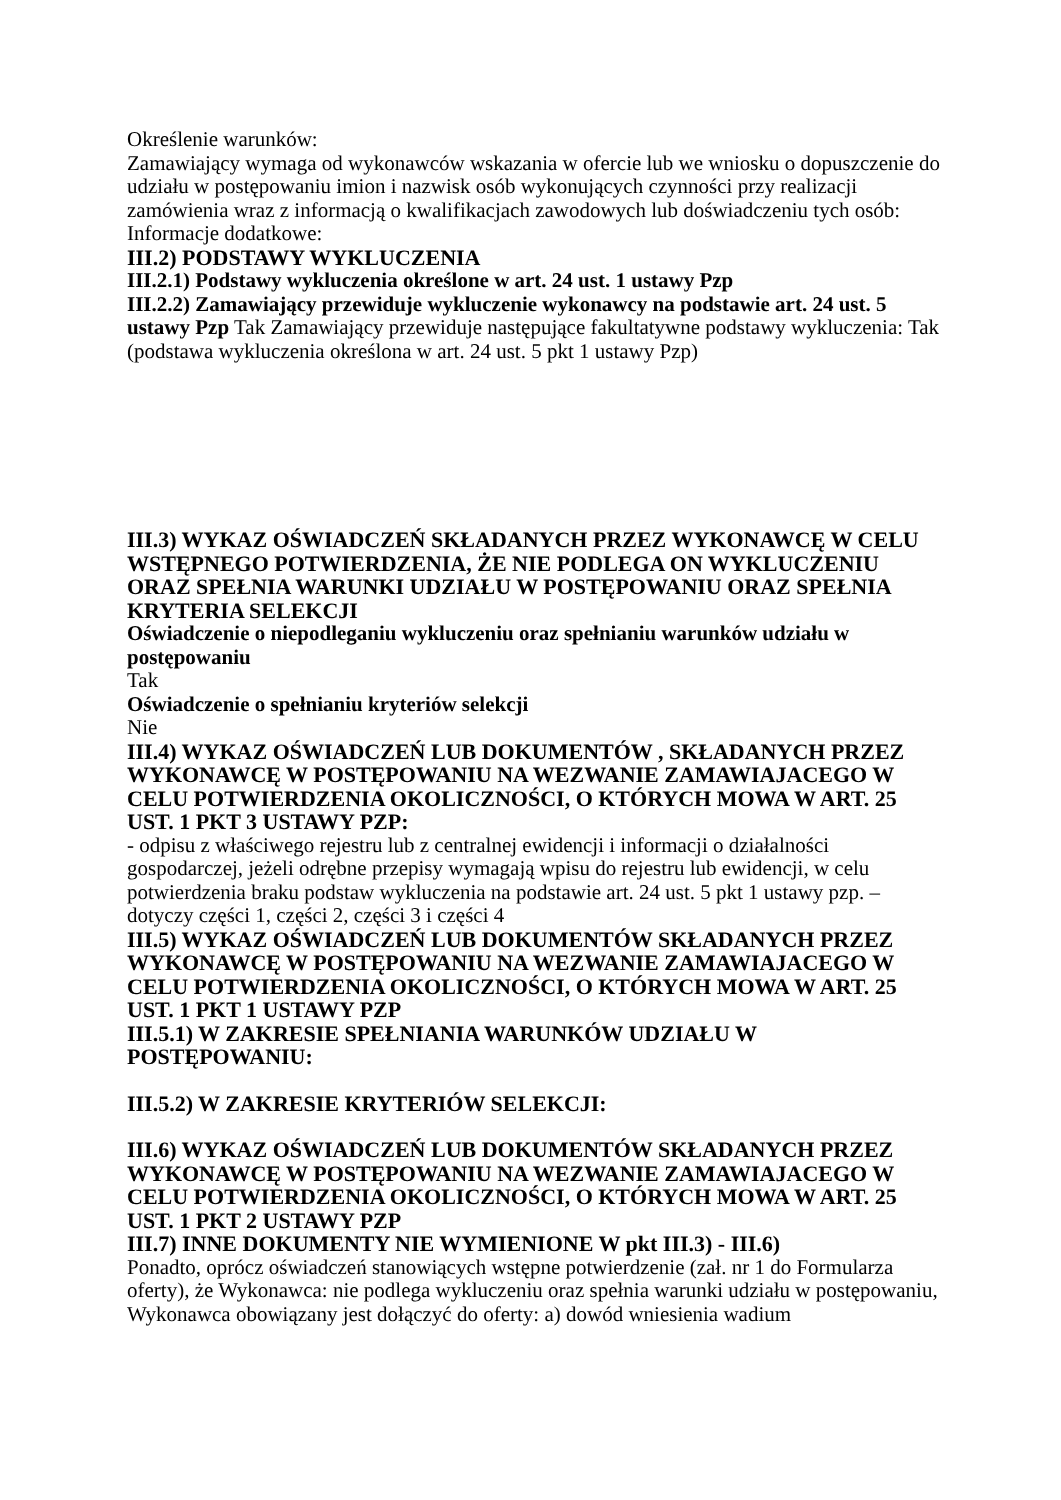Określenie warunków:
Zamawiający wymaga od wykonawców wskazania w ofercie lub we wniosku o dopuszczenie do udziału w postępowaniu imion i nazwisk osób wykonujących czynności przy realizacji zamówienia wraz z informacją o kwalifikacjach zawodowych lub doświadczeniu tych osób:
Informacje dodatkowe:
III.2) PODSTAWY WYKLUCZENIA
III.2.1) Podstawy wykluczenia określone w art. 24 ust. 1 ustawy Pzp
III.2.2) Zamawiający przewiduje wykluczenie wykonawcy na podstawie art. 24 ust. 5 ustawy Pzp Tak Zamawiający przewiduje następujące fakultatywne podstawy wykluczenia: Tak (podstawa wykluczenia określona w art. 24 ust. 5 pkt 1 ustawy Pzp)
III.3) WYKAZ OŚWIADCZEŃ SKŁADANYCH PRZEZ WYKONAWCĘ W CELU WSTĘPNEGO POTWIERDZENIA, ŻE NIE PODLEGA ON WYKLUCZENIU ORAZ SPEŁNIA WARUNKI UDZIAŁU W POSTĘPOWANIU ORAZ SPEŁNIA KRYTERIA SELEKCJI
Oświadczenie o niepodleganiu wykluczeniu oraz spełnianiu warunków udziału w postępowaniu
Tak
Oświadczenie o spełnianiu kryteriów selekcji
Nie
III.4) WYKAZ OŚWIADCZEŃ LUB DOKUMENTÓW , SKŁADANYCH PRZEZ WYKONAWCĘ W POSTĘPOWANIU NA WEZWANIE ZAMAWIAJACEGO W CELU POTWIERDZENIA OKOLICZNOŚCI, O KTÓRYCH MOWA W ART. 25 UST. 1 PKT 3 USTAWY PZP:
- odpisu z właściwego rejestru lub z centralnej ewidencji i informacji o działalności gospodarczej, jeżeli odrębne przepisy wymagają wpisu do rejestru lub ewidencji, w celu potwierdzenia braku podstaw wykluczenia na podstawie art. 24 ust. 5 pkt 1 ustawy pzp. – dotyczy części 1, części 2, części 3 i części 4
III.5) WYKAZ OŚWIADCZEŃ LUB DOKUMENTÓW SKŁADANYCH PRZEZ WYKONAWCĘ W POSTĘPOWANIU NA WEZWANIE ZAMAWIAJACEGO W CELU POTWIERDZENIA OKOLICZNOŚCI, O KTÓRYCH MOWA W ART. 25 UST. 1 PKT 1 USTAWY PZP
III.5.1) W ZAKRESIE SPEŁNIANIA WARUNKÓW UDZIAŁU W POSTĘPOWANIU:
III.5.2) W ZAKRESIE KRYTERIÓW SELEKCJI:
III.6) WYKAZ OŚWIADCZEŃ LUB DOKUMENTÓW SKŁADANYCH PRZEZ WYKONAWCĘ W POSTĘPOWANIU NA WEZWANIE ZAMAWIAJACEGO W CELU POTWIERDZENIA OKOLICZNOŚCI, O KTÓRYCH MOWA W ART. 25 UST. 1 PKT 2 USTAWY PZP
III.7) INNE DOKUMENTY NIE WYMIENIONE W pkt III.3) - III.6)
Ponadto, oprócz oświadczeń stanowiących wstępne potwierdzenie (zał. nr 1 do Formularza oferty), że Wykonawca: nie podlega wykluczeniu oraz spełnia warunki udziału w postępowaniu, Wykonawca obowiązany jest dołączyć do oferty: a) dowód wniesienia wadium